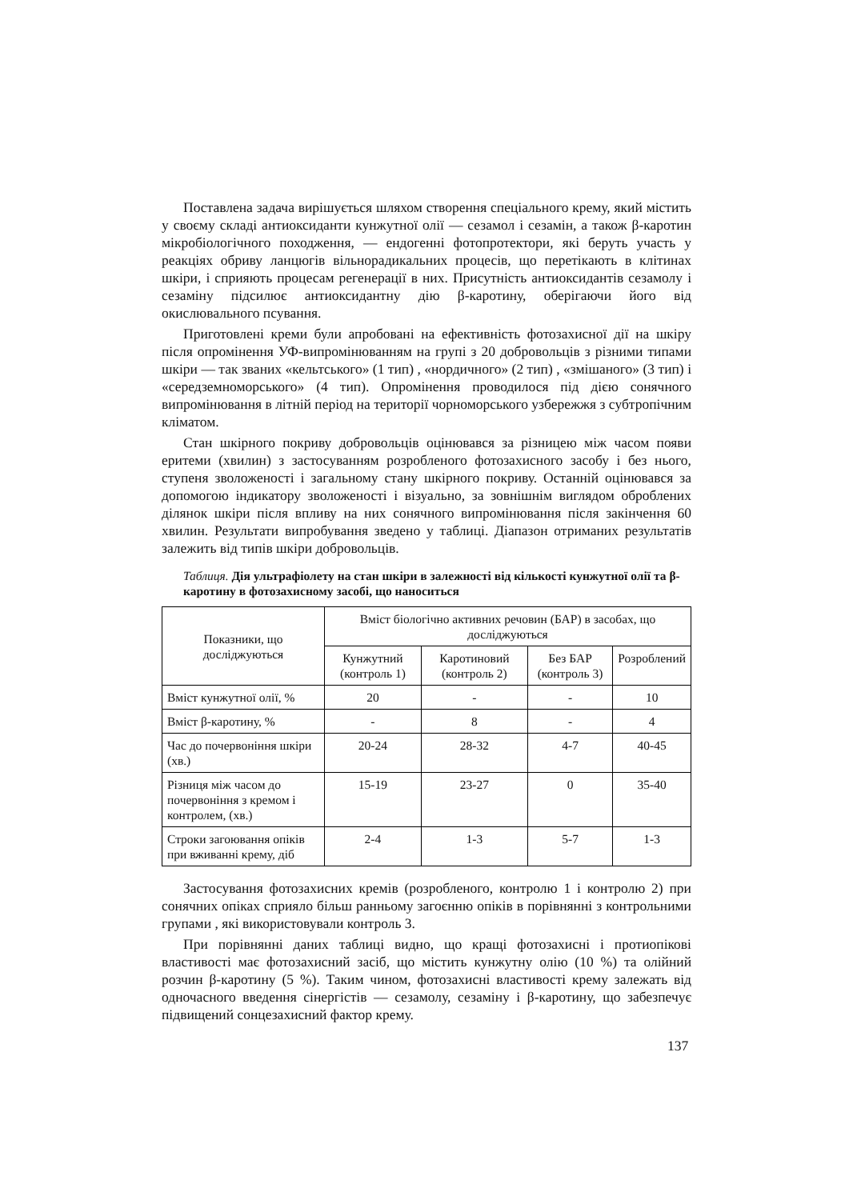Поставлена задача вирішується шляхом створення спеціального крему, який містить у своєму складі антиоксиданти кунжутної олії — сезамол і сезамін, а також β-каротин мікробіологічного походження, — ендогенні фотопротектори, які беруть участь у реакціях обриву ланцюгів вільнорадикальних процесів, що перетікають в клітинах шкіри, і сприяють процесам регенерації в них. Присутність антиоксидантів сезамолу і сезаміну підсилює антиоксидантну дію β-каротину, оберігаючи його від окислювального псування.
Приготовлені креми були апробовані на ефективність фотозахисної дії на шкіру після опромінення УФ-випромінюванням на групі з 20 добровольців з різними типами шкіри — так званих «кельтського» (1 тип) , «нордичного» (2 тип) , «змішаного» (3 тип) і «середземноморського» (4 тип). Опромінення проводилося під дією сонячного випромінювання в літній період на території чорноморського узбережжя з субтропічним кліматом.
Стан шкірного покриву добровольців оцінювався за різницею між часом появи еритеми (хвилин) з застосуванням розробленого фотозахисного засобу і без нього, ступеня зволоженості і загальному стану шкірного покриву. Останній оцінювався за допомогою індикатору зволоженості і візуально, за зовнішнім виглядом оброблених ділянок шкіри після впливу на них сонячного випромінювання після закінчення 60 хвилин. Результати випробування зведено у таблиці. Діапазон отриманих результатів залежить від типів шкіри добровольців.
Таблиця. Дія ультрафіолету на стан шкіри в залежності від кількості кунжутної олії та β-каротину в фотозахисному засобі, що наноситься
| Показники, що досліджуються | Вміст біологічно активних речовин (БАР) в засобах, що досліджуються | | | |
| --- | --- | --- | --- | --- |
| | Кунжутний (контроль 1) | Каротиновий (контроль 2) | Без БАР (контроль 3) | Розроблений |
| Вміст кунжутної олії, % | 20 | - | - | 10 |
| Вміст β-каротину, % | - | 8 | - | 4 |
| Час до почервоніння шкіри (хв.) | 20-24 | 28-32 | 4-7 | 40-45 |
| Різниця між часом до почервоніння з кремом і контролем, (хв.) | 15-19 | 23-27 | 0 | 35-40 |
| Строки загоювання опіків при вживанні крему, діб | 2-4 | 1-3 | 5-7 | 1-3 |
Застосування фотозахисних кремів (розробленого, контролю 1 і контролю 2) при сонячних опіках сприяло більш ранньому загоєнню опіків в порівнянні з контрольними групами , які використовували контроль 3.
При порівнянні даних таблиці видно, що кращі фотозахисні і протиопікові властивості має фотозахисний засіб, що містить кунжутну олію (10 %) та олійний розчин β-каротину (5 %). Таким чином, фотозахисні властивості крему залежать від одночасного введення сінергістів — сезамолу, сезаміну і β-каротину, що забезпечує підвищений сонцезахисний фактор крему.
137